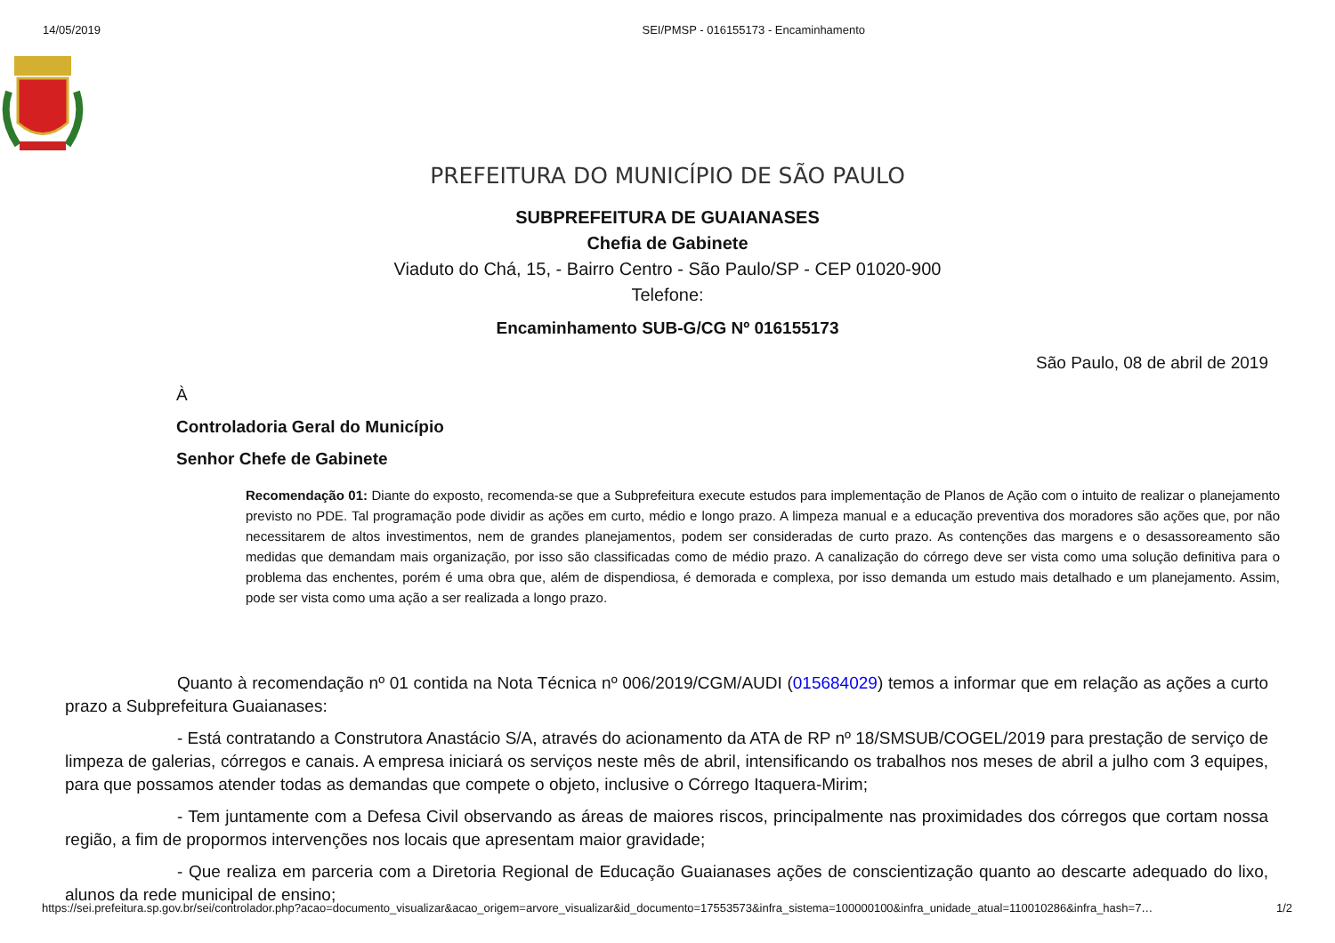14/05/2019 SEI/PMSP - 016155173 - Encaminhamento
PREFEITURA DO MUNICÍPIO DE SÃO PAULO
SUBPREFEITURA DE GUAIANASES
Chefia de Gabinete
Viaduto do Chá, 15, - Bairro Centro - São Paulo/SP - CEP 01020-900
Telefone:
Encaminhamento SUB-G/CG Nº 016155173
São Paulo, 08 de abril de 2019
À
Controladoria Geral do Município
Senhor Chefe de Gabinete
Recomendação 01: Diante do exposto, recomenda-se que a Subprefeitura execute estudos para implementação de Planos de Ação com o intuito de realizar o planejamento previsto no PDE. Tal programação pode dividir as ações em curto, médio e longo prazo. A limpeza manual e a educação preventiva dos moradores são ações que, por não necessitarem de altos investimentos, nem de grandes planejamentos, podem ser consideradas de curto prazo. As contenções das margens e o desassoreamento são medidas que demandam mais organização, por isso são classificadas como de médio prazo. A canalização do córrego deve ser vista como uma solução definitiva para o problema das enchentes, porém é uma obra que, além de dispendiosa, é demorada e complexa, por isso demanda um estudo mais detalhado e um planejamento. Assim, pode ser vista como uma ação a ser realizada a longo prazo.
Quanto à recomendação nº 01 contida na Nota Técnica nº 006/2019/CGM/AUDI (015684029) temos a informar que em relação as ações a curto prazo a Subprefeitura Guaianases:
- Está contratando a Construtora Anastácio S/A, através do acionamento da ATA de RP nº 18/SMSUB/COGEL/2019 para prestação de serviço de limpeza de galerias, córregos e canais. A empresa iniciará os serviços neste mês de abril, intensificando os trabalhos nos meses de abril a julho com 3 equipes, para que possamos atender todas as demandas que compete o objeto, inclusive o Córrego Itaquera-Mirim;
- Tem juntamente com a Defesa Civil observando as áreas de maiores riscos, principalmente nas proximidades dos córregos que cortam nossa região, a fim de propormos intervenções nos locais que apresentam maior gravidade;
- Que realiza em parceria com a Diretoria Regional de Educação Guaianases ações de conscientização quanto ao descarte adequado do lixo, alunos da rede municipal de ensino;
https://sei.prefeitura.sp.gov.br/sei/controlador.php?acao=documento_visualizar&acao_origem=arvore_visualizar&id_documento=17553573&infra_sistema=100000100&infra_unidade_atual=110010286&infra_hash=7… 1/2